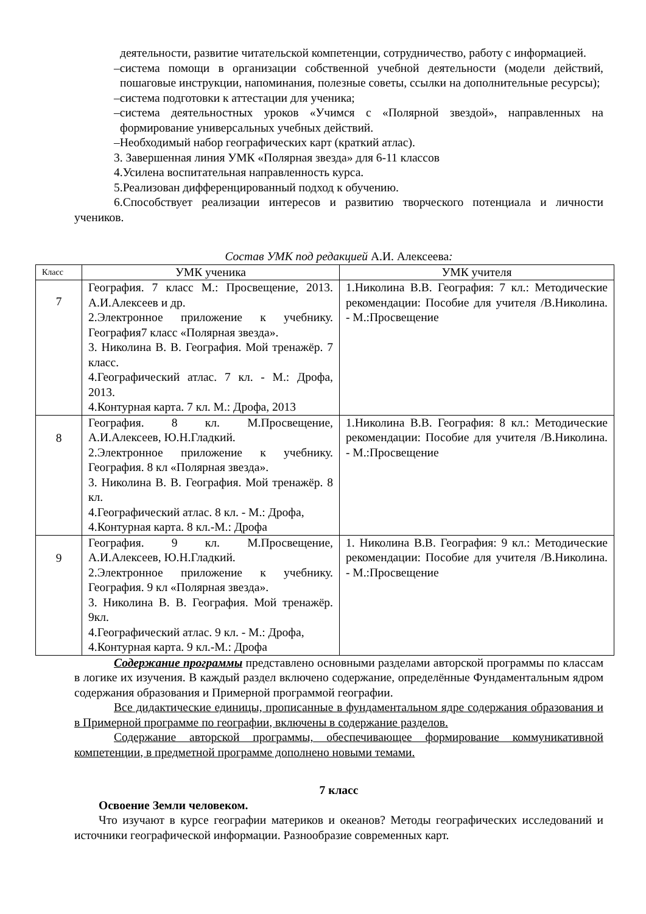деятельности, развитие читательской компетенции, сотрудничество, работу с информацией.
–система помощи в организации собственной учебной деятельности (модели действий, пошаговые инструкции, напоминания, полезные советы, ссылки на дополнительные ресурсы);
–система подготовки к аттестации для ученика;
–система деятельностных уроков «Учимся с «Полярной звездой», направленных на формирование универсальных учебных действий.
–Необходимый набор географических карт (краткий атлас).
3. Завершенная линия УМК «Полярная звезда» для 6-11 классов
4.Усилена воспитательная направленность курса.
5.Реализован дифференцированный подход к обучению.
6.Способствует реализации интересов и развитию творческого потенциала и личности учеников.
Состав УМК под редакцией А.И. Алексеева:
| Класс | УМК ученика | УМК учителя |
| --- | --- | --- |
| 7 | География. 7 класс М.: Просвещение, 2013. А.И.Алексеев и др. 2.Электронное приложение к учебнику. География7 класс «Полярная звезда». 3. Николина В. В. География. Мой тренажёр. 7 класс. 4.Географический атлас. 7 кл. - М.: Дрофа, 2013. 4.Контурная карта. 7 кл. М.: Дрофа, 2013 | 1.Николина В.В. География: 7 кл.: Методические рекомендации: Пособие для учителя /В.Николина. - М.:Просвещение |
| 8 | География. 8 кл. М.Просвещение, А.И.Алексеев, Ю.Н.Гладкий. 2.Электронное приложение к учебнику. География. 8 кл «Полярная звезда». 3. Николина В. В. География. Мой тренажёр. 8 кл. 4.Географический атлас. 8 кл. - М.: Дрофа, 4.Контурная карта. 8 кл.-М.: Дрофа | 1.Николина В.В. География: 8 кл.: Методические рекомендации: Пособие для учителя /В.Николина. - М.:Просвещение |
| 9 | География. 9 кл. М.Просвещение, А.И.Алексеев, Ю.Н.Гладкий. 2.Электронное приложение к учебнику. География. 9 кл «Полярная звезда». 3. Николина В. В. География. Мой тренажёр. 9кл. 4.Географический атлас. 9 кл. - М.: Дрофа, 4.Контурная карта. 9 кл.-М.: Дрофа | 1. Николина В.В. География: 9 кл.: Методические рекомендации: Пособие для учителя /В.Николина. - М.:Просвещение |
Содержание программы представлено основными разделами авторской программы по классам в логике их изучения. В каждый раздел включено содержание, определённые Фундаментальным ядром содержания образования и Примерной программой географии.
Все дидактические единицы, прописанные в фундаментальном ядре содержания образования и в Примерной программе по географии, включены в содержание разделов.
Содержание авторской программы, обеспечивающее формирование коммуникативной компетенции, в предметной программе дополнено новыми темами.
7 класс
Освоение Земли человеком.
Что изучают в курсе географии материков и океанов? Методы географических исследований и источники географической информации. Разнообразие современных карт.